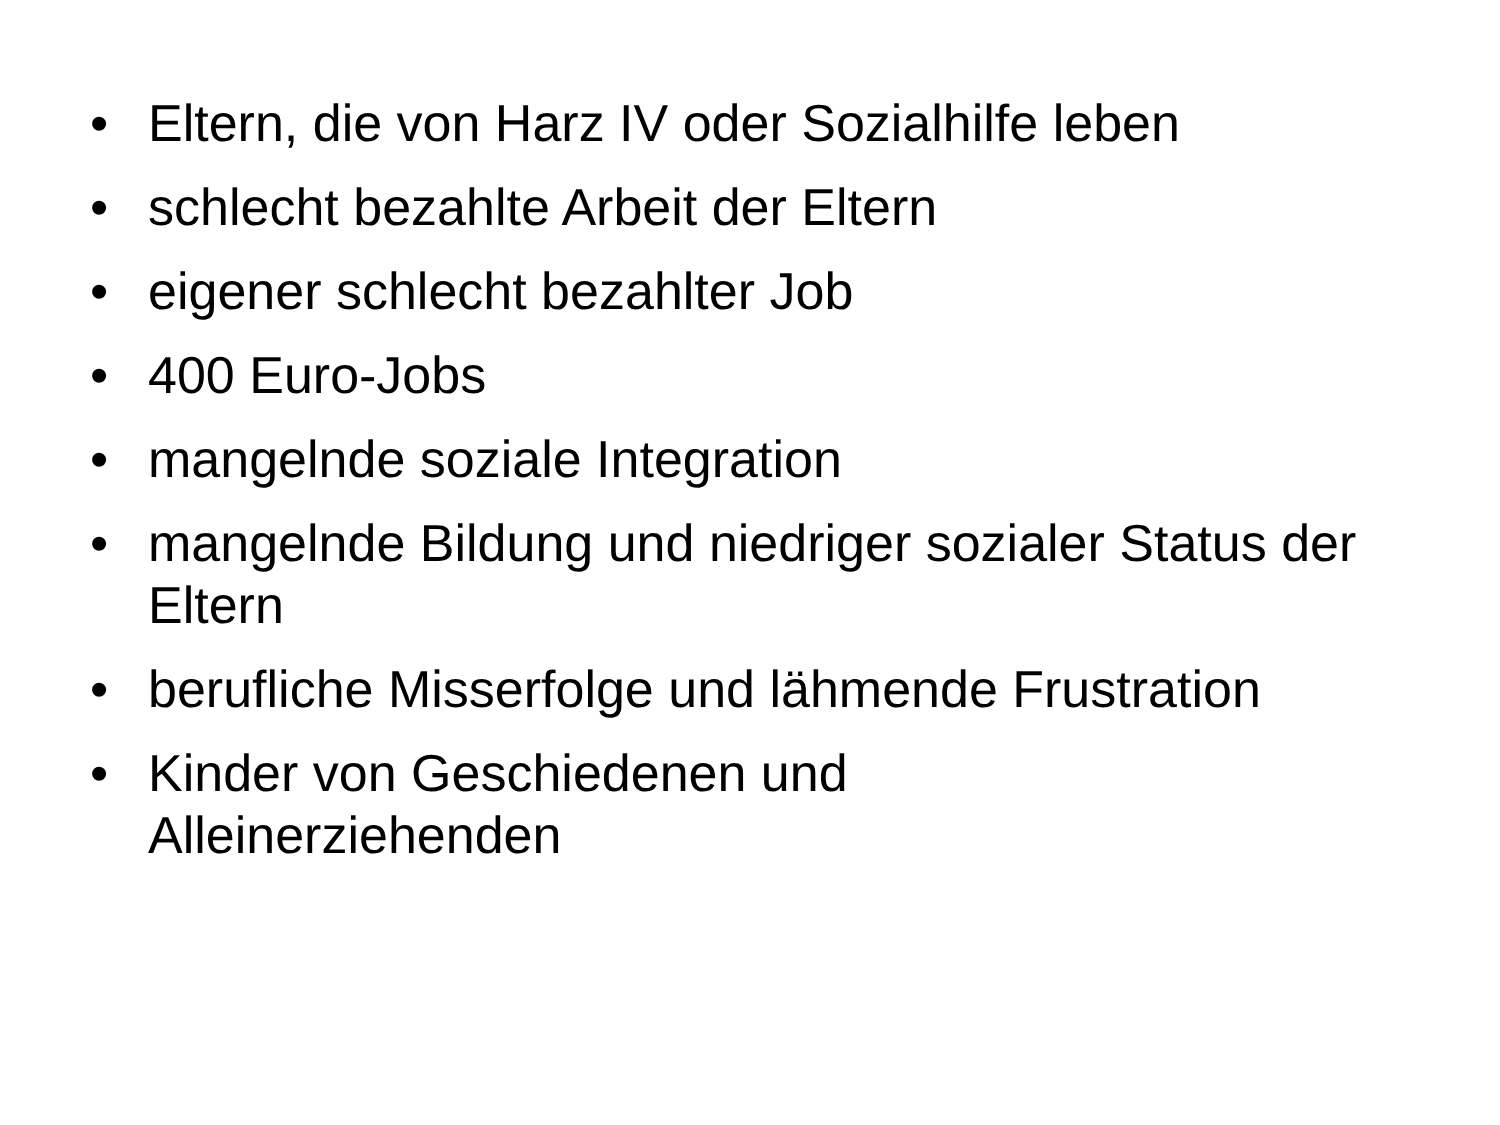• Eltern, die von Harz IV oder Sozialhilfe leben
• schlecht bezahlte Arbeit der Eltern
• eigener schlecht bezahlter Job
• 400 Euro-Jobs
• mangelnde soziale Integration
• mangelnde Bildung und niedriger sozialer Status der Eltern
• berufliche Misserfolge und lähmende Frustration
• Kinder von Geschiedenen und
Alleinerziehenden